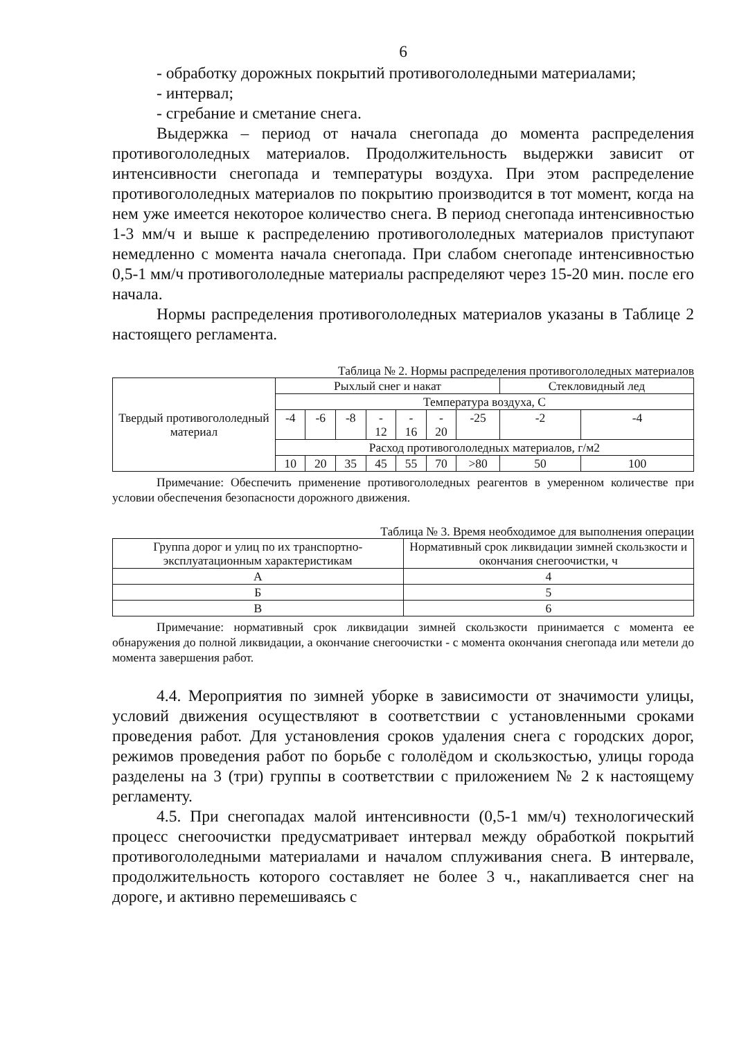6
- обработку дорожных покрытий противогололедными материалами;
- интервал;
- сгребание и сметание снега.
Выдержка – период от начала снегопада до момента распределения противогололедных материалов. Продолжительность выдержки зависит от интенсивности снегопада и температуры воздуха. При этом распределение противогололедных материалов по покрытию производится в тот момент, когда на нем уже имеется некоторое количество снега. В период снегопада интенсивностью 1-3 мм/ч и выше к распределению противогололедных материалов приступают немедленно с момента начала снегопада. При слабом снегопаде интенсивностью 0,5-1 мм/ч противогололедные материалы распределяют через 15-20 мин. после его начала.
Нормы распределения противогололедных материалов указаны в Таблице 2 настоящего регламента.
Таблица № 2. Нормы распределения противогололедных материалов
| Твердый противогололедный материал | Рыхлый снег и накат | | | | | | | Стекловидный лед | |
| | Температура воздуха, С | | | | | | | | |
| | -4 | -6 | -8 | - 12 | - 16 | - 20 | -25 | -2 | -4 |
| | Расход противогололедных материалов, г/м2 | | | | | | | | |
| | 10 | 20 | 35 | 45 | 55 | 70 | >80 | 50 | 100 |
Примечание: Обеспечить применение противогололедных реагентов в умеренном количестве при условии обеспечения безопасности дорожного движения.
Таблица № 3. Время необходимое для выполнения операции
| Группа дорог и улиц по их транспортно-эксплуатационным характеристикам | Нормативный срок ликвидации зимней скользкости и окончания снегоочистки, ч |
| А | 4 |
| Б | 5 |
| В | 6 |
Примечание: нормативный срок ликвидации зимней скользкости принимается с момента ее обнаружения до полной ликвидации, а окончание снегоочистки - с момента окончания снегопада или метели до момента завершения работ.
4.4. Мероприятия по зимней уборке в зависимости от значимости улицы, условий движения осуществляют в соответствии с установленными сроками проведения работ. Для установления сроков удаления снега с городских дорог, режимов проведения работ по борьбе с гололёдом и скользкостью, улицы города разделены на 3 (три) группы в соответствии с приложением № 2 к настоящему регламенту.
4.5. При снегопадах малой интенсивности (0,5-1 мм/ч) технологический процесс снегоочистки предусматривает интервал между обработкой покрытий противогололедными материалами и началом сплуживания снега. В интервале, продолжительность которого составляет не более 3 ч., накапливается снег на дороге, и активно перемешиваясь с